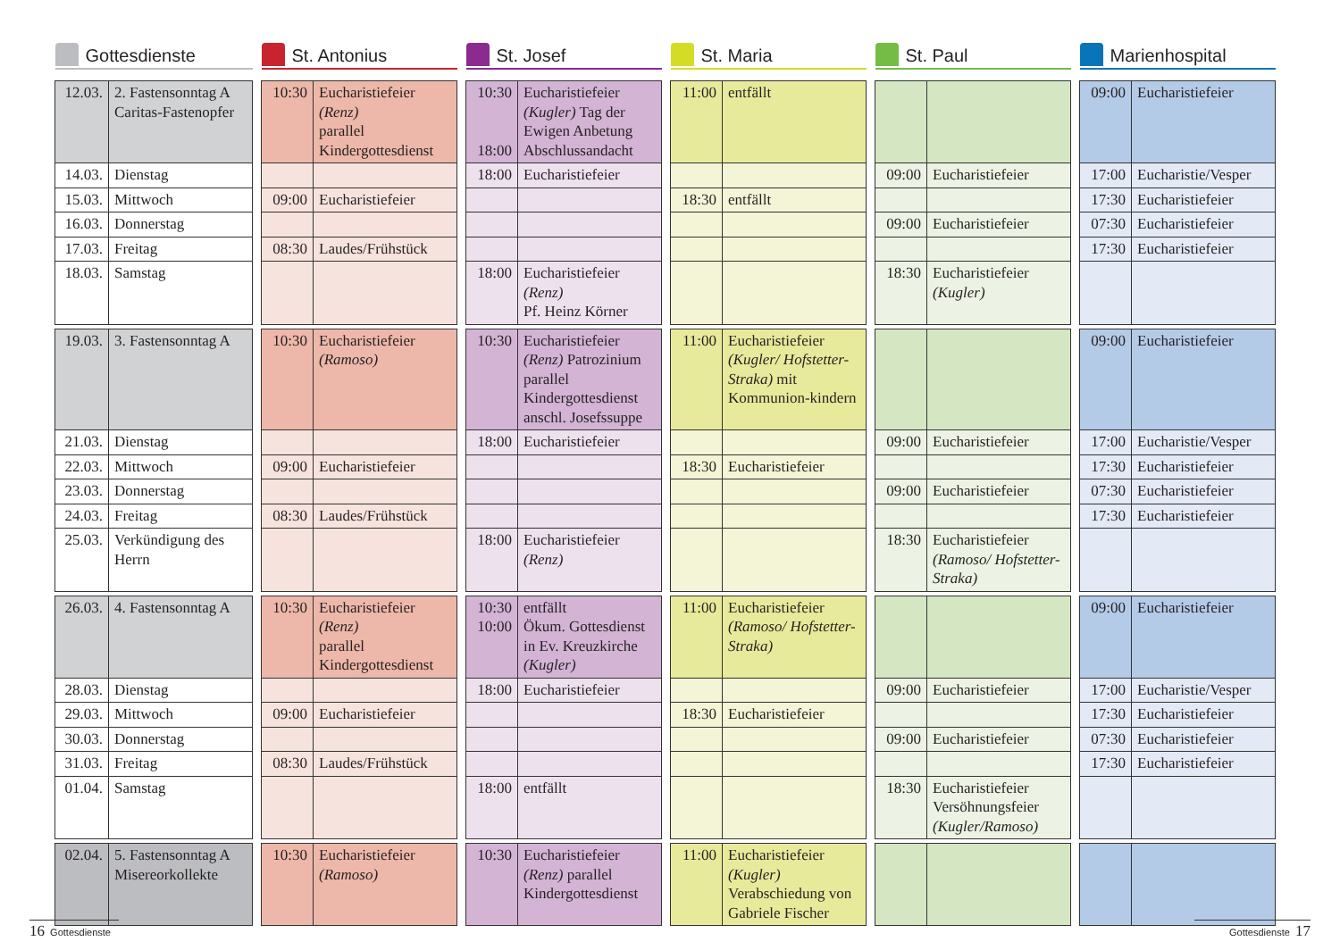| Gottesdienste | | | St. Antonius | | | St. Josef | | | St. Maria | | | St. Paul | | | Marienhospital | |
| 12.03. | 2. Fastensonntag A Caritas-Fastenopfer | | 10:30 | Eucharistiefeier (Renz) parallel Kindergottesdienst | | 10:30 18:00 | Eucharistiefeier (Kugler) Tag der Ewigen Anbetung Abschlussandacht | | 11:00 | entfällt | | | | | 09:00 | Eucharistiefeier |
| 14.03. | Dienstag | | | | | 18:00 | Eucharistiefeier | | | | | 09:00 | Eucharistiefeier | | 17:00 | Eucharistie/Vesper |
| 15.03. | Mittwoch | | 09:00 | Eucharistiefeier | | | | | 18:30 | entfällt | | | | | 17:30 | Eucharistiefeier |
| 16.03. | Donnerstag | | | | | | | | | | | 09:00 | Eucharistiefeier | | 07:30 | Eucharistiefeier |
| 17.03. | Freitag | | 08:30 | Laudes/Frühstück | | | | | | | | | | | 17:30 | Eucharistiefeier |
| 18.03. | Samstag | | | | | 18:00 | Eucharistiefeier (Renz) Pf. Heinz Körner | | | | | 18:30 | Eucharistiefeier (Kugler) | | | |
| 19.03. | 3. Fastensonntag A | | 10:30 | Eucharistiefeier (Ramoso) | | 10:30 | Eucharistiefeier (Renz) Patrozinium parallel Kindergottesdienst anschl. Josefssuppe | | 11:00 | Eucharistiefeier (Kugler/ Hofstetter-Straka) mit Kommunion-kindern | | | | | 09:00 | Eucharistiefeier |
| 21.03. | Dienstag | | | | | 18:00 | Eucharistiefeier | | | | | 09:00 | Eucharistiefeier | | 17:00 | Eucharistie/Vesper |
| 22.03. | Mittwoch | | 09:00 | Eucharistiefeier | | | | | 18:30 | Eucharistiefeier | | | | | 17:30 | Eucharistiefeier |
| 23.03. | Donnerstag | | | | | | | | | | | 09:00 | Eucharistiefeier | | 07:30 | Eucharistiefeier |
| 24.03. | Freitag | | 08:30 | Laudes/Frühstück | | | | | | | | | | | 17:30 | Eucharistiefeier |
| 25.03. | Verkündigung des Herrn | | | | | 18:00 | Eucharistiefeier (Renz) | | | | | 18:30 | Eucharistiefeier (Ramoso/ Hofstetter-Straka) | | | |
| 26.03. | 4. Fastensonntag A | | 10:30 | Eucharistiefeier (Renz) parallel Kindergottesdienst | | 10:30 10:00 | entfällt Ökum. Gottesdienst in Ev. Kreuzkirche (Kugler) | | 11:00 | Eucharistiefeier (Ramoso/ Hofstetter-Straka) | | | | | 09:00 | Eucharistiefeier |
| 28.03. | Dienstag | | | | | 18:00 | Eucharistiefeier | | | | | 09:00 | Eucharistiefeier | | 17:00 | Eucharistie/Vesper |
| 29.03. | Mittwoch | | 09:00 | Eucharistiefeier | | | | | 18:30 | Eucharistiefeier | | | | | 17:30 | Eucharistiefeier |
| 30.03. | Donnerstag | | | | | | | | | | | 09:00 | Eucharistiefeier | | 07:30 | Eucharistiefeier |
| 31.03. | Freitag | | 08:30 | Laudes/Frühstück | | | | | | | | | | | 17:30 | Eucharistiefeier |
| 01.04. | Samstag | | | | | 18:00 | entfällt | | | | | 18:30 | Eucharistiefeier Versöhnungsfeier (Kugler/Ramoso) | | | |
| 02.04. | 5. Fastensonntag A Misereorkollekte | | 10:30 | Eucharistiefeier (Ramoso) | | 10:30 | Eucharistiefeier (Renz) parallel Kindergottesdienst | | 11:00 | Eucharistiefeier (Kugler) Verabschiedung von Gabriele Fischer | | | | | | |
16 Gottesdienste
Gottesdienste 17